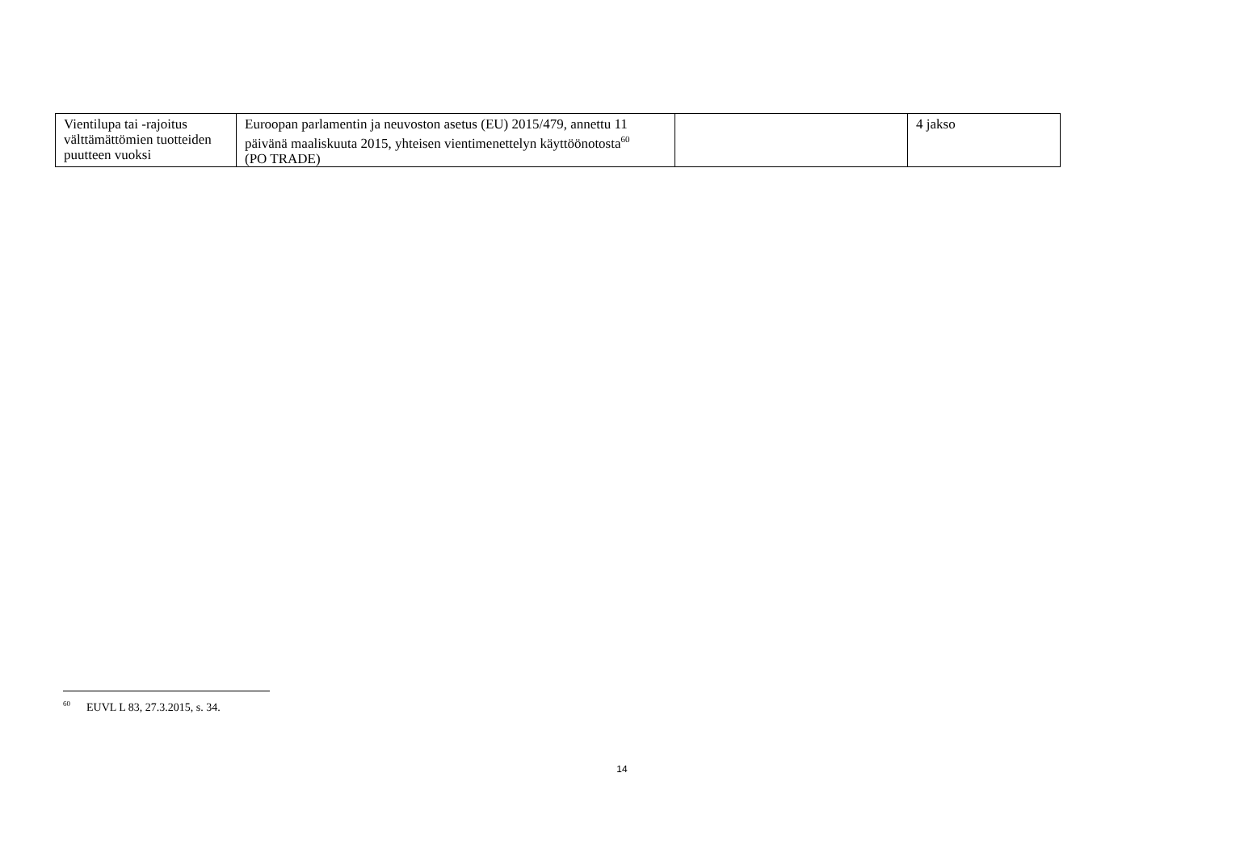| Vientilupa tai -rajoitus välttämättömien tuotteiden puutteen vuoksi | Euroopan parlamentin ja neuvoston asetus (EU) 2015/479, annettu 11 päivänä maaliskuuta 2015, yhteisen vientimenettelyn käyttöönotosta<sup>60</sup> (PO TRADE) | | 4 jakso |
<sup>60</sup> EUVL L 83, 27.3.2015, s. 34.
14